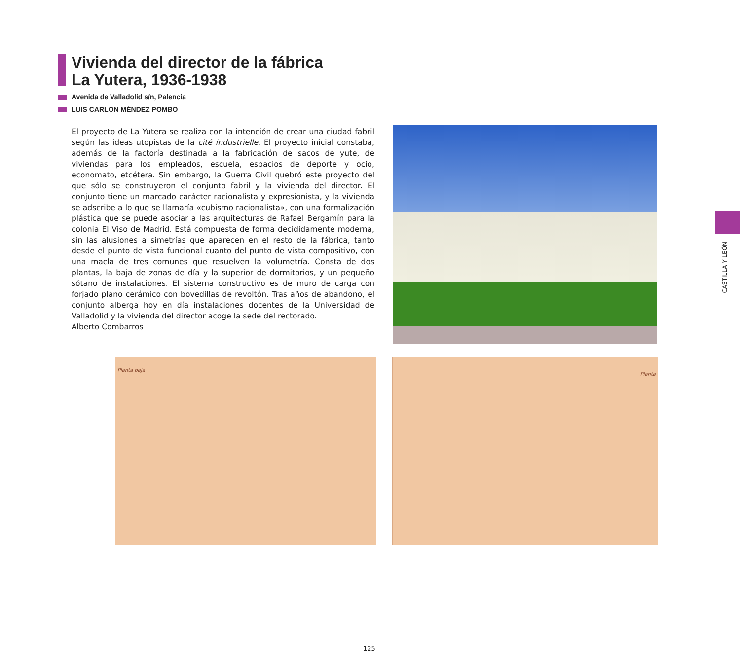Vivienda del director de la fábrica
La Yutera, 1936-1938
Avenida de Valladolid s/n, Palencia
LUIS CARLÓN MÉNDEZ POMBO
El proyecto de La Yutera se realiza con la intención de crear una ciudad fabril según las ideas utopistas de la cité industrielle. El proyecto inicial constaba, además de la factoría destinada a la fabricación de sacos de yute, de viviendas para los empleados, escuela, espacios de deporte y ocio, economato, etcétera. Sin embargo, la Guerra Civil quebró este proyecto del que sólo se construyeron el conjunto fabril y la vivienda del director. El conjunto tiene un marcado carácter racionalista y expresionista, y la vivienda se adscribe a lo que se llamaría «cubismo racionalista», con una formalización plástica que se puede asociar a las arquitecturas de Rafael Bergamín para la colonia El Viso de Madrid. Está compuesta de forma decididamente moderna, sin las alusiones a simetrías que aparecen en el resto de la fábrica, tanto desde el punto de vista funcional cuanto del punto de vista compositivo, con una macla de tres comunes que resuelven la volumetría. Consta de dos plantas, la baja de zonas de día y la superior de dormitorios, y un pequeño sótano de instalaciones. El sistema constructivo es de muro de carga con forjado plano cerámico con bovedillas de revoltón. Tras años de abandono, el conjunto alberga hoy en día instalaciones docentes de la Universidad de Valladolid y la vivienda del director acoge la sede del rectorado.
Alberto Combarros
Planta baja Planta
CASTILLA Y LEÓN
125